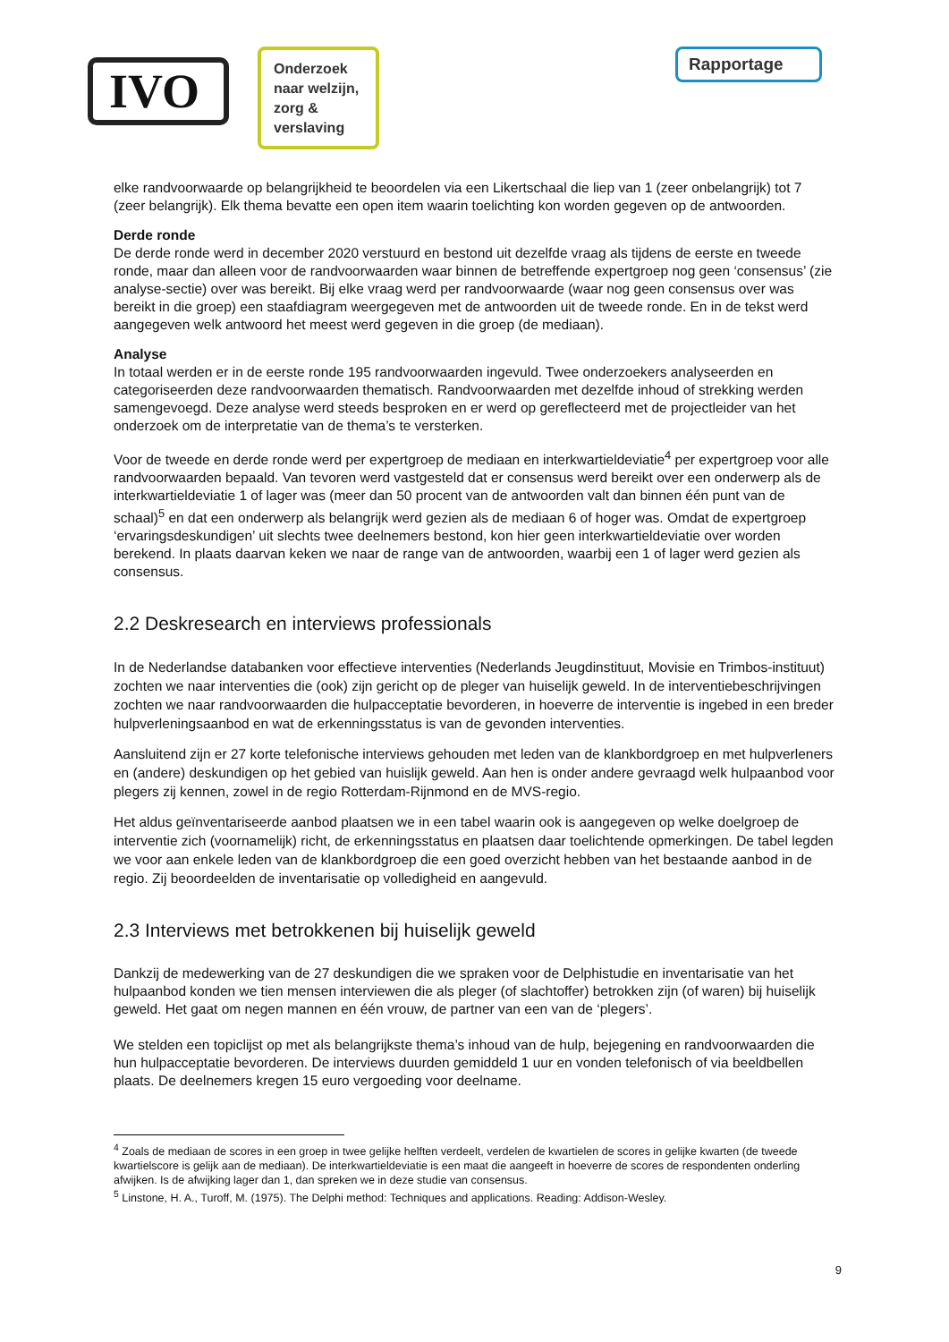IVO
Onderzoek naar welzijn, zorg & verslaving
Rapportage
elke randvoorwaarde op belangrijkheid te beoordelen via een Likertschaal die liep van 1 (zeer onbelangrijk) tot 7 (zeer belangrijk). Elk thema bevatte een open item waarin toelichting kon worden gegeven op de antwoorden.
Derde ronde
De derde ronde werd in december 2020 verstuurd en bestond uit dezelfde vraag als tijdens de eerste en tweede ronde, maar dan alleen voor de randvoorwaarden waar binnen de betreffende expertgroep nog geen ‘consensus’ (zie analyse-sectie) over was bereikt. Bij elke vraag werd per randvoorwaarde (waar nog geen consensus over was bereikt in die groep) een staafdiagram weergegeven met de antwoorden uit de tweede ronde. En in de tekst werd aangegeven welk antwoord het meest werd gegeven in die groep (de mediaan).
Analyse
In totaal werden er in de eerste ronde 195 randvoorwaarden ingevuld. Twee onderzoekers analyseerden en categoriseerden deze randvoorwaarden thematisch. Randvoorwaarden met dezelfde inhoud of strekking werden samengevoegd. Deze analyse werd steeds besproken en er werd op gereflecteerd met de projectleider van het onderzoek om de interpretatie van de thema’s te versterken.
Voor de tweede en derde ronde werd per expertgroep de mediaan en interkwartieldeviatie<sup>4</sup> per expertgroep voor alle randvoorwaarden bepaald. Van tevoren werd vastgesteld dat er consensus werd bereikt over een onderwerp als de interkwartieldeviatie 1 of lager was (meer dan 50 procent van de antwoorden valt dan binnen één punt van de schaal)<sup>5</sup> en dat een onderwerp als belangrijk werd gezien als de mediaan 6 of hoger was. Omdat de expertgroep ‘ervaringsdeskundigen’ uit slechts twee deelnemers bestond, kon hier geen interkwartieldeviatie over worden berekend. In plaats daarvan keken we naar de range van de antwoorden, waarbij een 1 of lager werd gezien als consensus.
2.2 Deskresearch en interviews professionals
In de Nederlandse databanken voor effectieve interventies (Nederlands Jeugdinstituut, Movisie en Trimbos-instituut) zochten we naar interventies die (ook) zijn gericht op de pleger van huiselijk geweld. In de interventiebeschrijvingen zochten we naar randvoorwaarden die hulpacceptatie bevorderen, in hoeverre de interventie is ingebed in een breder hulpverleningsaanbod en wat de erkenningsstatus is van de gevonden interventies.
Aansluitend zijn er 27 korte telefonische interviews gehouden met leden van de klankbordgroep en met hulpverleners en (andere) deskundigen op het gebied van huislijk geweld. Aan hen is onder andere gevraagd welk hulpaanbod voor plegers zij kennen, zowel in de regio Rotterdam-Rijnmond en de MVS-regio.
Het aldus geïnventariseerde aanbod plaatsen we in een tabel waarin ook is aangegeven op welke doelgroep de interventie zich (voornamelijk) richt, de erkenningsstatus en plaatsen daar toelichtende opmerkingen. De tabel legden we voor aan enkele leden van de klankbordgroep die een goed overzicht hebben van het bestaande aanbod in de regio. Zij beoordeelden de inventarisatie op volledigheid en aangevuld.
2.3 Interviews met betrokkenen bij huiselijk geweld
Dankzij de medewerking van de 27 deskundigen die we spraken voor de Delphistudie en inventarisatie van het hulpaanbod konden we tien mensen interviewen die als pleger (of slachtoffer) betrokken zijn (of waren) bij huiselijk geweld. Het gaat om negen mannen en één vrouw, de partner van een van de ‘plegers’.
We stelden een topiclijst op met als belangrijkste thema’s inhoud van de hulp, bejegening en randvoorwaarden die hun hulpacceptatie bevorderen. De interviews duurden gemiddeld 1 uur en vonden telefonisch of via beeldbellen plaats. De deelnemers kregen 15 euro vergoeding voor deelname.
<sup>4</sup> Zoals de mediaan de scores in een groep in twee gelijke helften verdeelt, verdelen de kwartielen de scores in gelijke kwarten (de tweede kwartielscore is gelijk aan de mediaan). De interkwartieldeviatie is een maat die aangeeft in hoeverre de scores de respondenten onderling afwijken. Is de afwijking lager dan 1, dan spreken we in deze studie van consensus.
<sup>5</sup> Linstone, H. A., Turoff, M. (1975). The Delphi method: Techniques and applications. Reading: Addison-Wesley.
9